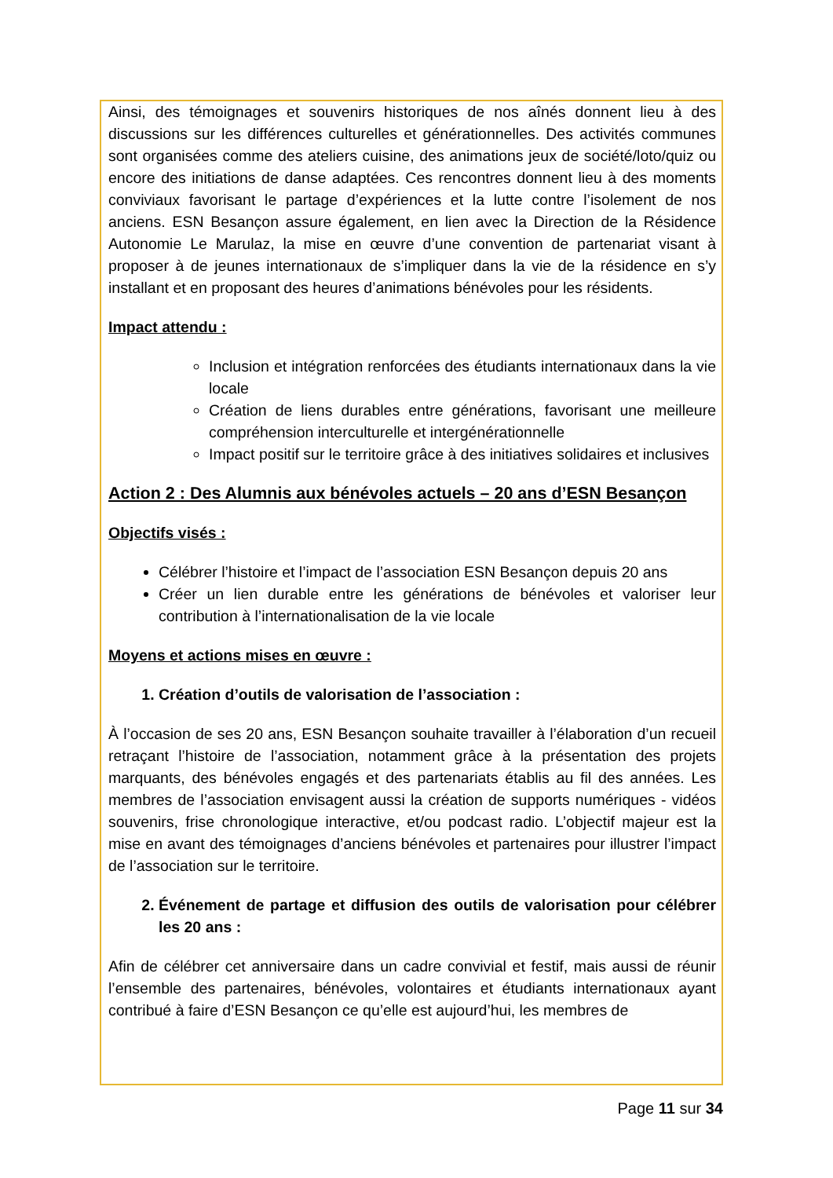Ainsi, des témoignages et souvenirs historiques de nos aînés donnent lieu à des discussions sur les différences culturelles et générationnelles. Des activités communes sont organisées comme des ateliers cuisine, des animations jeux de société/loto/quiz ou encore des initiations de danse adaptées. Ces rencontres donnent lieu à des moments conviviaux favorisant le partage d’expériences et la lutte contre l’isolement de nos anciens. ESN Besançon assure également, en lien avec la Direction de la Résidence Autonomie Le Marulaz, la mise en œuvre d’une convention de partenariat visant à proposer à de jeunes internationaux de s’impliquer dans la vie de la résidence en s’y installant et en proposant des heures d’animations bénévoles pour les résidents.
Impact attendu :
Inclusion et intégration renforcées des étudiants internationaux dans la vie locale
Création de liens durables entre générations, favorisant une meilleure compréhension interculturelle et intergénérationnelle
Impact positif sur le territoire grâce à des initiatives solidaires et inclusives
Action 2 : Des Alumnis aux bénévoles actuels – 20 ans d’ESN Besançon
Objectifs visés :
Célébrer l’histoire et l’impact de l’association ESN Besançon depuis 20 ans
Créer un lien durable entre les générations de bénévoles et valoriser leur contribution à l’internationalisation de la vie locale
Moyens et actions mises en œuvre :
1. Création d’outils de valorisation de l’association :
À l’occasion de ses 20 ans, ESN Besançon souhaite travailler à l’élaboration d’un recueil retraçant l’histoire de l’association, notamment grâce à la présentation des projets marquants, des bénévoles engagés et des partenariats établis au fil des années. Les membres de l’association envisagent aussi la création de supports numériques - vidéos souvenirs, frise chronologique interactive, et/ou podcast radio. L’objectif majeur est la mise en avant des témoignages d’anciens bénévoles et partenaires pour illustrer l’impact de l’association sur le territoire.
2. Événement de partage et diffusion des outils de valorisation pour célébrer les 20 ans :
Afin de célébrer cet anniversaire dans un cadre convivial et festif, mais aussi de réunir l’ensemble des partenaires, bénévoles, volontaires et étudiants internationaux ayant contribué à faire d’ESN Besançon ce qu’elle est aujourd’hui, les membres de
Page 11 sur 34